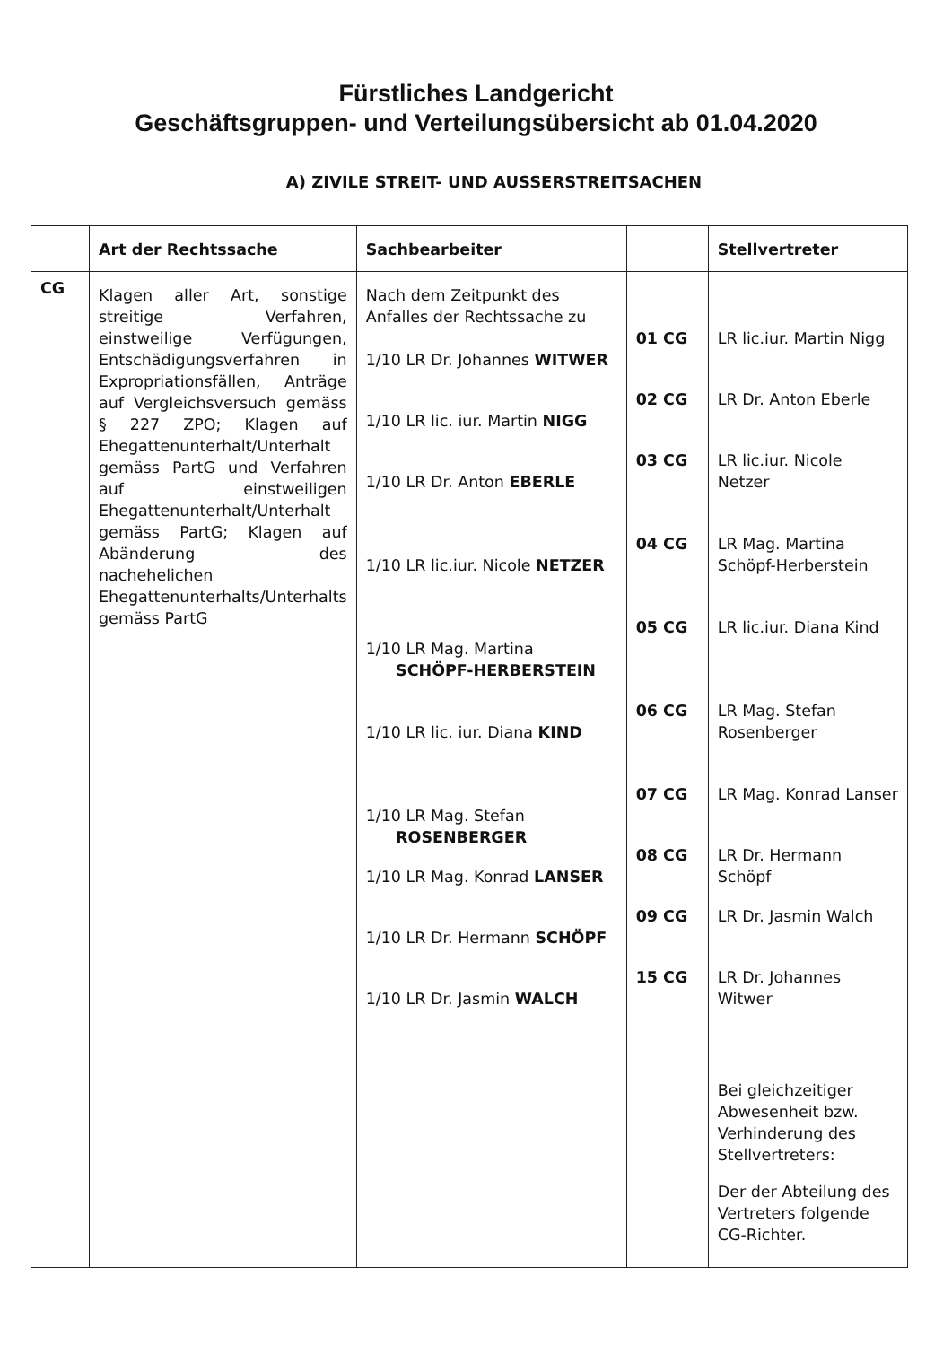Fürstliches Landgericht
Geschäftsgruppen- und Verteilungsübersicht ab 01.04.2020
A) ZIVILE STREIT- UND AUSSERSTREITSACHEN
| | Art der Rechtssache | Sachbearbeiter | | Stellvertreter |
| --- | --- | --- | --- | --- |
| CG | Klagen aller Art, sonstige streitige Verfahren, einstweilige Verfügungen, Entschädigungsverfahren in Expropriationsfällen, Anträge auf Vergleichsversuch gemäss § 227 ZPO; Klagen auf Ehegattenunterhalt/Unterhalt gemäss PartG und Verfahren auf einstweiligen Ehegattenunterhalt/Unterhalt gemäss PartG; Klagen auf Abänderung des nachehelichen Ehegattenunterhalts/Unterhalts gemäss PartG | Nach dem Zeitpunkt des Anfalles der Rechtssache zu 1/10 LR Dr. Johannes WITWER 1/10 LR lic. iur. Martin NIGG 1/10 LR Dr. Anton EBERLE 1/10 LR lic.iur. Nicole NETZER 1/10 LR Mag. Martina SCHÖPF-HERBERSTEIN 1/10 LR lic. iur. Diana KIND 1/10 LR Mag. Stefan ROSENBERGER 1/10 LR Mag. Konrad LANSER 1/10 LR Dr. Hermann SCHÖPF 1/10 LR Dr. Jasmin WALCH | 01 CG 02 CG 03 CG 04 CG 05 CG 06 CG 07 CG 08 CG 09 CG 15 CG | LR lic.iur. Martin Nigg LR Dr. Anton Eberle LR lic.iur. Nicole Netzer LR Mag. Martina Schöpf-Herberstein LR lic.iur. Diana Kind LR Mag. Stefan Rosenberger LR Mag. Konrad Lanser LR Dr. Hermann Schöpf LR Dr. Jasmin Walch LR Dr. Johannes Witwer Bei gleichzeitiger Abwesenheit bzw. Verhinderung des Stellvertreters: Der der Abteilung des Vertreters folgende CG-Richter. |